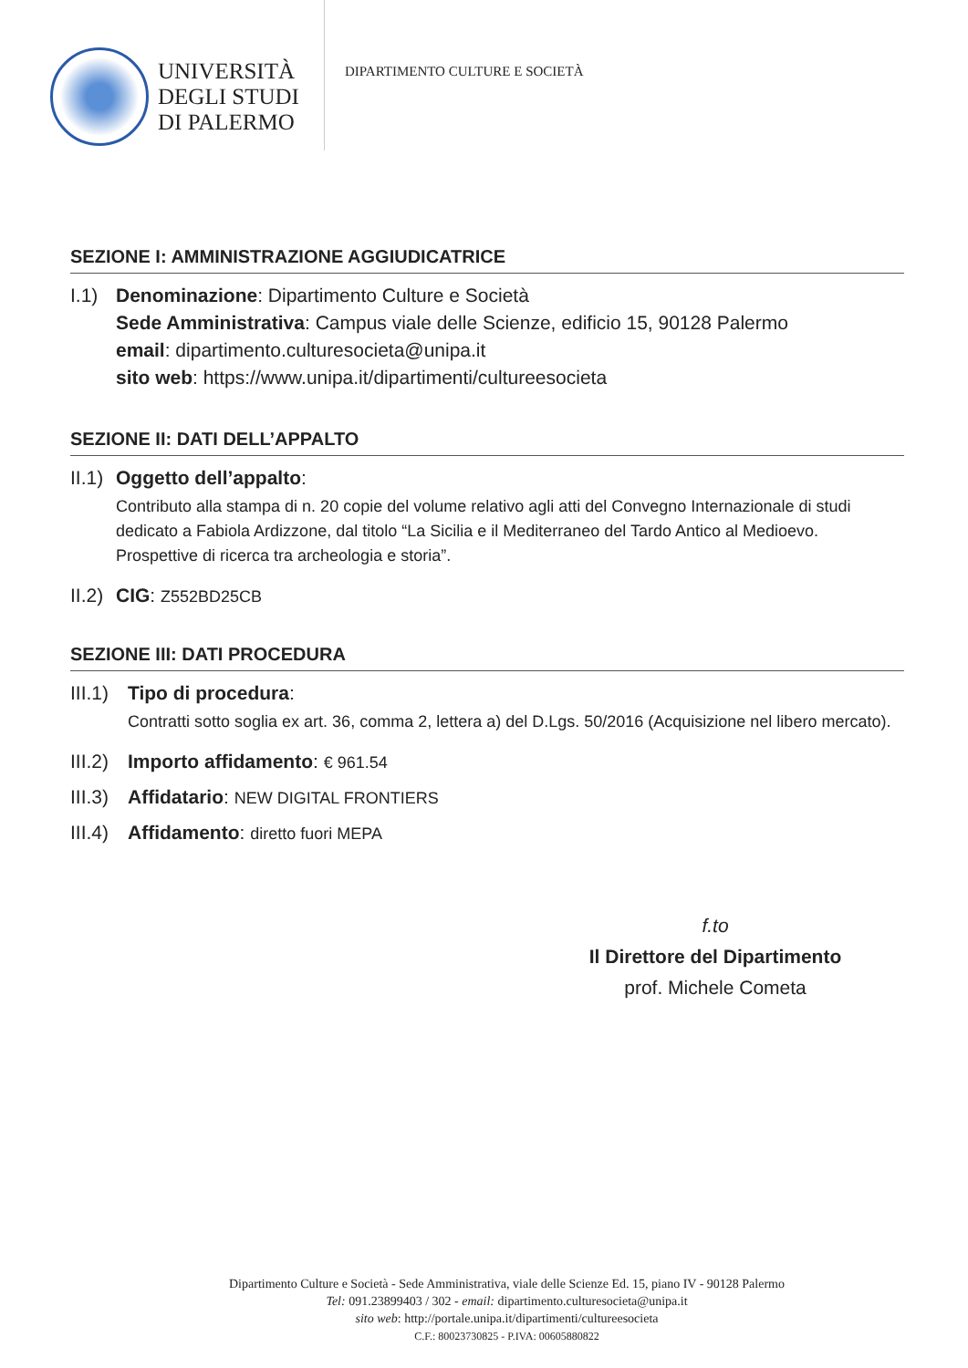UNIVERSITÀ
DEGLI STUDI
DI PALERMO
DIPARTIMENTO CULTURE E SOCIETÀ
SEZIONE I: AMMINISTRAZIONE AGGIUDICATRICE
I.1)
Denominazione: Dipartimento Culture e Società
Sede Amministrativa: Campus viale delle Scienze, edificio 15, 90128 Palermo
email: dipartimento.culturesocieta@unipa.it
sito web: https://www.unipa.it/dipartimenti/cultureesocieta
SEZIONE II: DATI DELL’APPALTO
II.1)
Oggetto dell’appalto:
Contributo alla stampa di n. 20 copie del volume relativo agli atti del Convegno Internazionale di studi dedicato a Fabiola Ardizzone, dal titolo “La Sicilia e il Mediterraneo del Tardo Antico al Medioevo. Prospettive di ricerca tra archeologia e storia”.
II.2)
CIG: Z552BD25CB
SEZIONE III: DATI PROCEDURA
III.1)
Tipo di procedura:
Contratti sotto soglia ex art. 36, comma 2, lettera a) del D.Lgs. 50/2016 (Acquisizione nel libero mercato).
III.2)
Importo affidamento: € 961.54
III.3)
Affidatario: NEW DIGITAL FRONTIERS
III.4)
Affidamento: diretto fuori MEPA
f.to
Il Direttore del Dipartimento
prof. Michele Cometa
Dipartimento Culture e Società - Sede Amministrativa, viale delle Scienze Ed. 15, piano IV - 90128 Palermo
Tel: 091.23899403 / 302 - email: dipartimento.culturesocieta@unipa.it
sito web: http://portale.unipa.it/dipartimenti/cultureesocieta
C.F.: 80023730825 - P.IVA: 00605880822